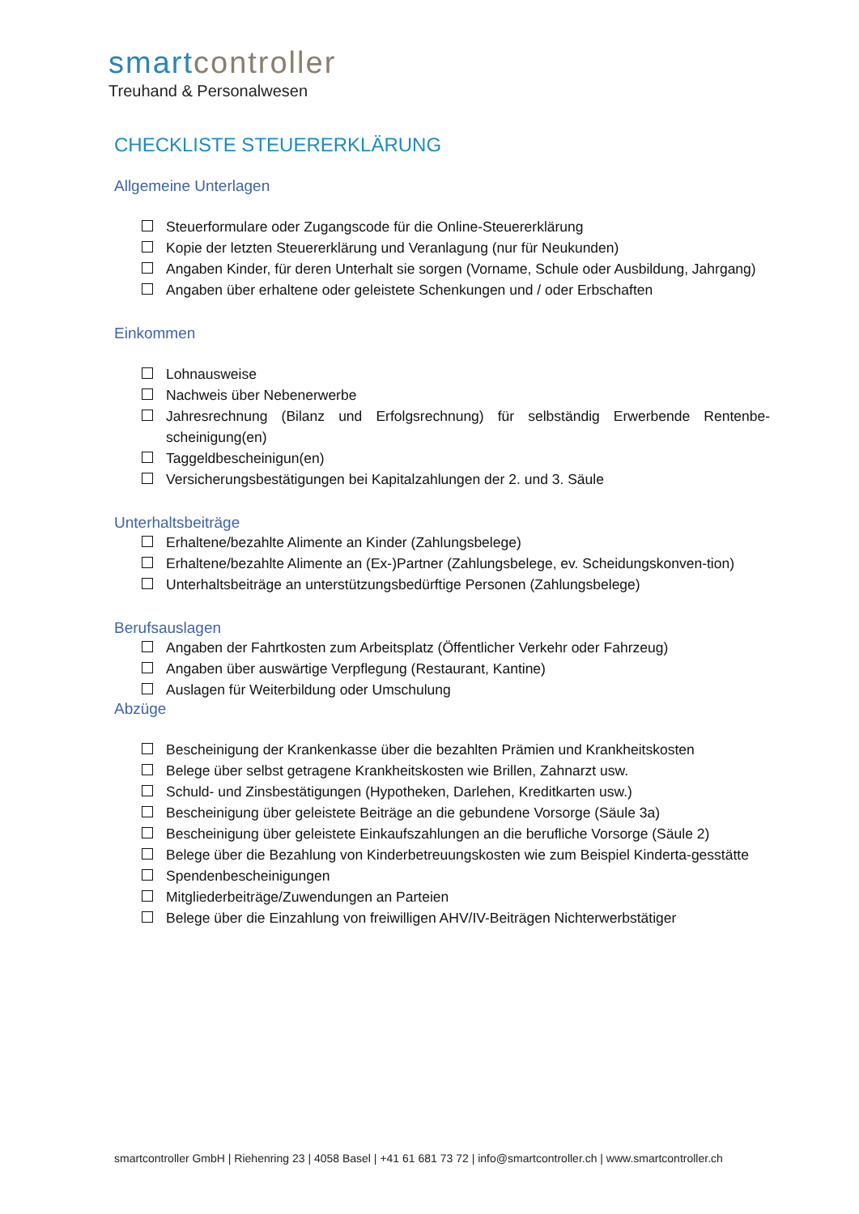smartcontroller
Treuhand & Personalwesen
CHECKLISTE STEUERERKLÄRUNG
Allgemeine Unterlagen
Steuerformulare oder Zugangscode für die Online-Steuererklärung
Kopie der letzten Steuererklärung und Veranlagung (nur für Neukunden)
Angaben Kinder, für deren Unterhalt sie sorgen (Vorname, Schule oder Ausbildung, Jahrgang)
Angaben über erhaltene oder geleistete Schenkungen und / oder Erbschaften
Einkommen
Lohnausweise
Nachweis über Nebenerwerbe
Jahresrechnung (Bilanz und Erfolgsrechnung) für selbständig Erwerbende Rentenbe-scheinigung(en)
Taggeldbescheinigun(en)
Versicherungsbestätigungen bei Kapitalzahlungen der 2. und 3. Säule
Unterhaltsbeiträge
Erhaltene/bezahlte Alimente an Kinder (Zahlungsbelege)
Erhaltene/bezahlte Alimente an (Ex-)Partner (Zahlungsbelege, ev. Scheidungskonven-tion)
Unterhaltsbeiträge an unterstützungsbedürftige Personen (Zahlungsbelege)
Berufsauslagen
Angaben der Fahrtkosten zum Arbeitsplatz (Öffentlicher Verkehr oder Fahrzeug)
Angaben über auswärtige Verpflegung (Restaurant, Kantine)
Auslagen für Weiterbildung oder Umschulung
Abzüge
Bescheinigung der Krankenkasse über die bezahlten Prämien und Krankheitskosten
Belege über selbst getragene Krankheitskosten wie Brillen, Zahnarzt usw.
Schuld- und Zinsbestätigungen (Hypotheken, Darlehen, Kreditkarten usw.)
Bescheinigung über geleistete Beiträge an die gebundene Vorsorge (Säule 3a)
Bescheinigung über geleistete Einkaufszahlungen an die berufliche Vorsorge (Säule 2)
Belege über die Bezahlung von Kinderbetreuungskosten wie zum Beispiel Kinderta-gesstätte
Spendenbescheinigungen
Mitgliederbeiträge/Zuwendungen an Parteien
Belege über die Einzahlung von freiwilligen AHV/IV-Beiträgen Nichterwerbstätiger
smartcontroller GmbH | Riehenring 23 | 4058 Basel | +41 61 681 73 72 | info@smartcontroller.ch | www.smartcontroller.ch